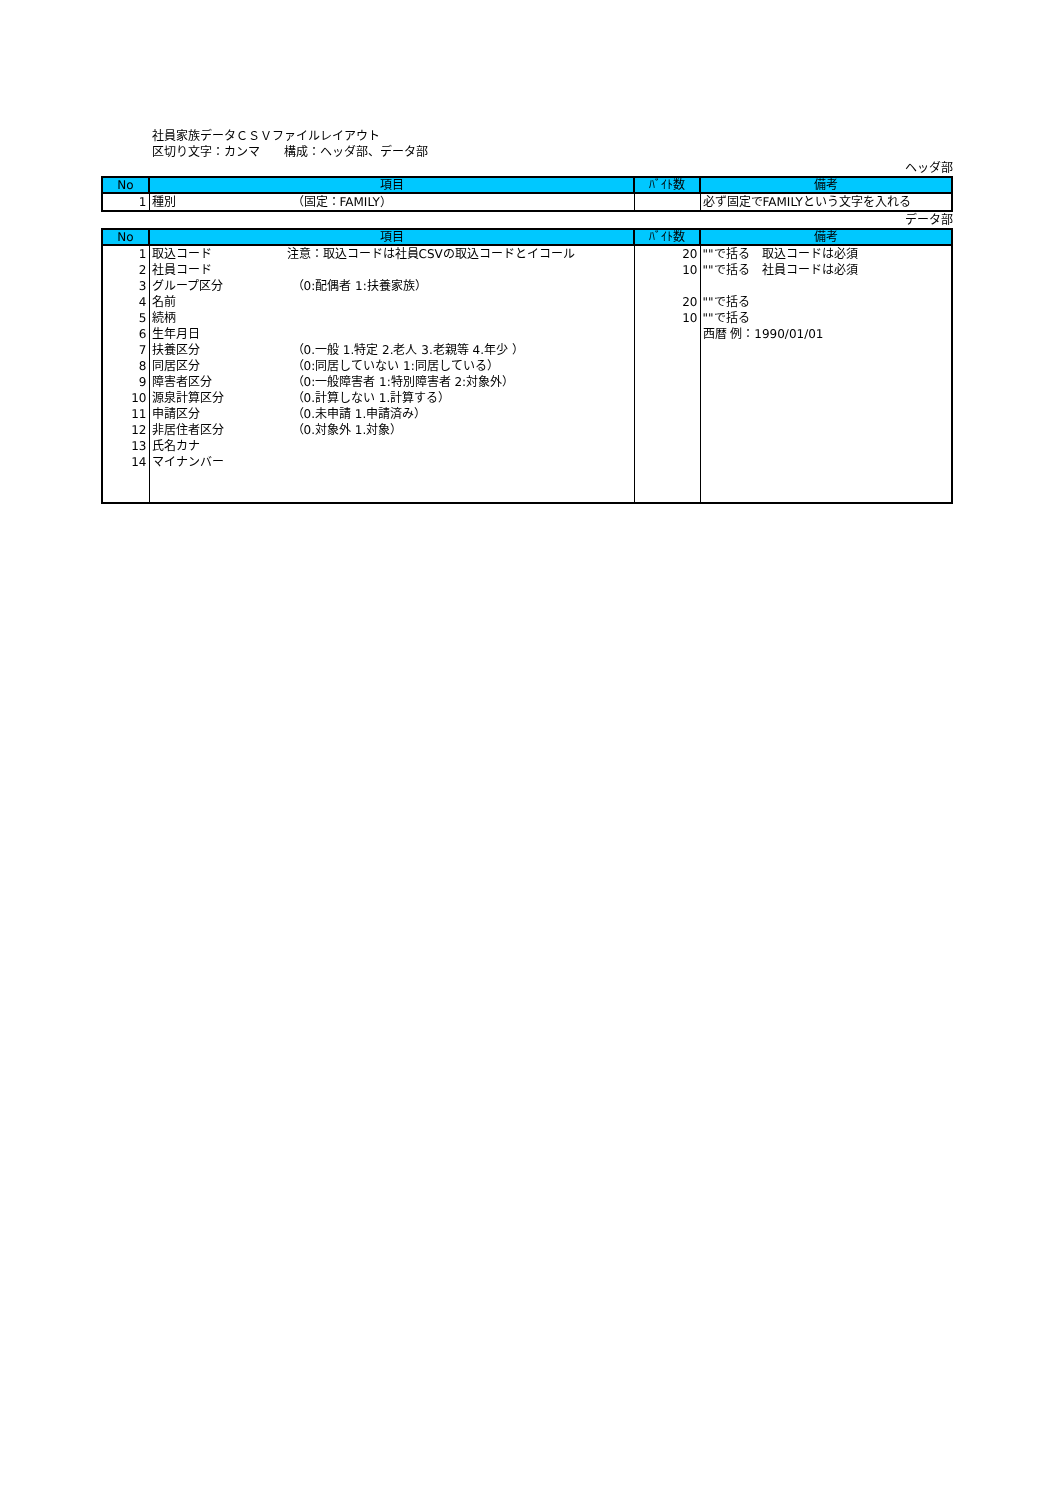社員家族データＣＳＶファイルレイアウト
区切り文字：カンマ　　構成：ヘッダ部、データ部
ヘッダ部
| No | 項目 | ﾊﾞｲﾄ数 | 備考 |
| --- | --- | --- | --- |
| 1 | 種別 （固定：FAMILY） | | 必ず固定でFAMILYという文字を入れる |
データ部
| No | 項目 | ﾊﾞｲﾄ数 | 備考 |
| --- | --- | --- | --- |
| 1 | 取込コード 注意：取込コードは社員CSVの取込コードとイコール | 20 | ""で括る 取込コードは必須 |
| 2 | 社員コード | 10 | ""で括る 社員コードは必須 |
| 3 | グループ区分 （0:配偶者 1:扶養家族） | | |
| 4 | 名前 | 20 | ""で括る |
| 5 | 続柄 | 10 | ""で括る |
| 6 | 生年月日 | | 西暦 例：1990/01/01 |
| 7 | 扶養区分 （0.一般 1.特定 2.老人 3.老親等 4.年少 ） | | |
| 8 | 同居区分 （0:同居していない 1:同居している） | | |
| 9 | 障害者区分 （0:一般障害者 1:特別障害者 2:対象外） | | |
| 10 | 源泉計算区分 （0.計算しない 1.計算する） | | |
| 11 | 申請区分 （0.未申請 1.申請済み） | | |
| 12 | 非居住者区分 （0.対象外 1.対象） | | |
| 13 | 氏名カナ | | |
| 14 | マイナンバー | | |